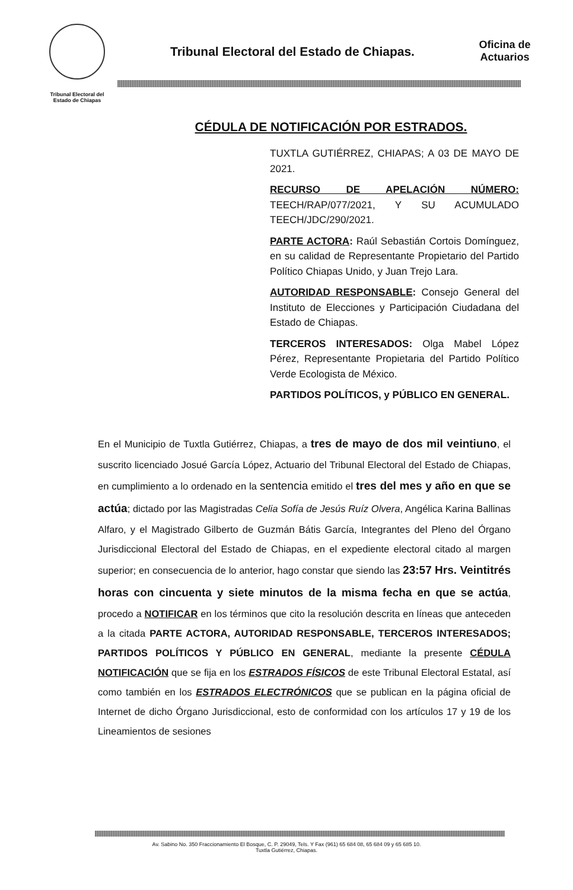Tribunal Electoral del
Estado de Chiapas
Tribunal Electoral del Estado de Chiapas.
Oficina de Actuarios
CÉDULA DE NOTIFICACIÓN POR ESTRADOS.
TUXTLA GUTIÉRREZ, CHIAPAS; A 03 DE MAYO DE 2021.
RECURSO DE APELACIÓN NÚMERO: TEECH/RAP/077/2021, Y SU ACUMULADO TEECH/JDC/290/2021.
PARTE ACTORA: Raúl Sebastián Cortois Domínguez, en su calidad de Representante Propietario del Partido Político Chiapas Unido, y Juan Trejo Lara.
AUTORIDAD RESPONSABLE: Consejo General del Instituto de Elecciones y Participación Ciudadana del Estado de Chiapas.
TERCEROS INTERESADOS: Olga Mabel López Pérez, Representante Propietaria del Partido Político Verde Ecologista de México.
PARTIDOS POLÍTICOS, y PÚBLICO EN GENERAL.
En el Municipio de Tuxtla Gutiérrez, Chiapas, a tres de mayo de dos mil veintiuno, el suscrito licenciado Josué García López, Actuario del Tribunal Electoral del Estado de Chiapas, en cumplimiento a lo ordenado en la sentencia emitido el tres del mes y año en que se actúa; dictado por las Magistradas Celia Sofía de Jesús Ruíz Olvera, Angélica Karina Ballinas Alfaro, y el Magistrado Gilberto de Guzmán Bátis García, Integrantes del Pleno del Órgano Jurisdiccional Electoral del Estado de Chiapas, en el expediente electoral citado al margen superior; en consecuencia de lo anterior, hago constar que siendo las 23:57 Hrs. Veintitrés horas con cincuenta y siete minutos de la misma fecha en que se actúa, procedo a NOTIFICAR en los términos que cito la resolución descrita en líneas que anteceden a la citada PARTE ACTORA, AUTORIDAD RESPONSABLE, TERCEROS INTERESADOS; PARTIDOS POLÍTICOS Y PÚBLICO EN GENERAL, mediante la presente CÉDULA NOTIFICACIÓN que se fija en los ESTRADOS FÍSICOS de este Tribunal Electoral Estatal, así como también en los ESTRADOS ELECTRÓNICOS que se publican en la página oficial de Internet de dicho Órgano Jurisdiccional, esto de conformidad con los artículos 17 y 19 de los Lineamientos de sesiones
Av. Sabino No. 350 Fraccionamiento El Bosque, C. P. 29049, Tels. Y Fax (961) 65 684 08, 65 684 09 y 65 685 10.
Tuxtla Gutiérrez, Chiapas.